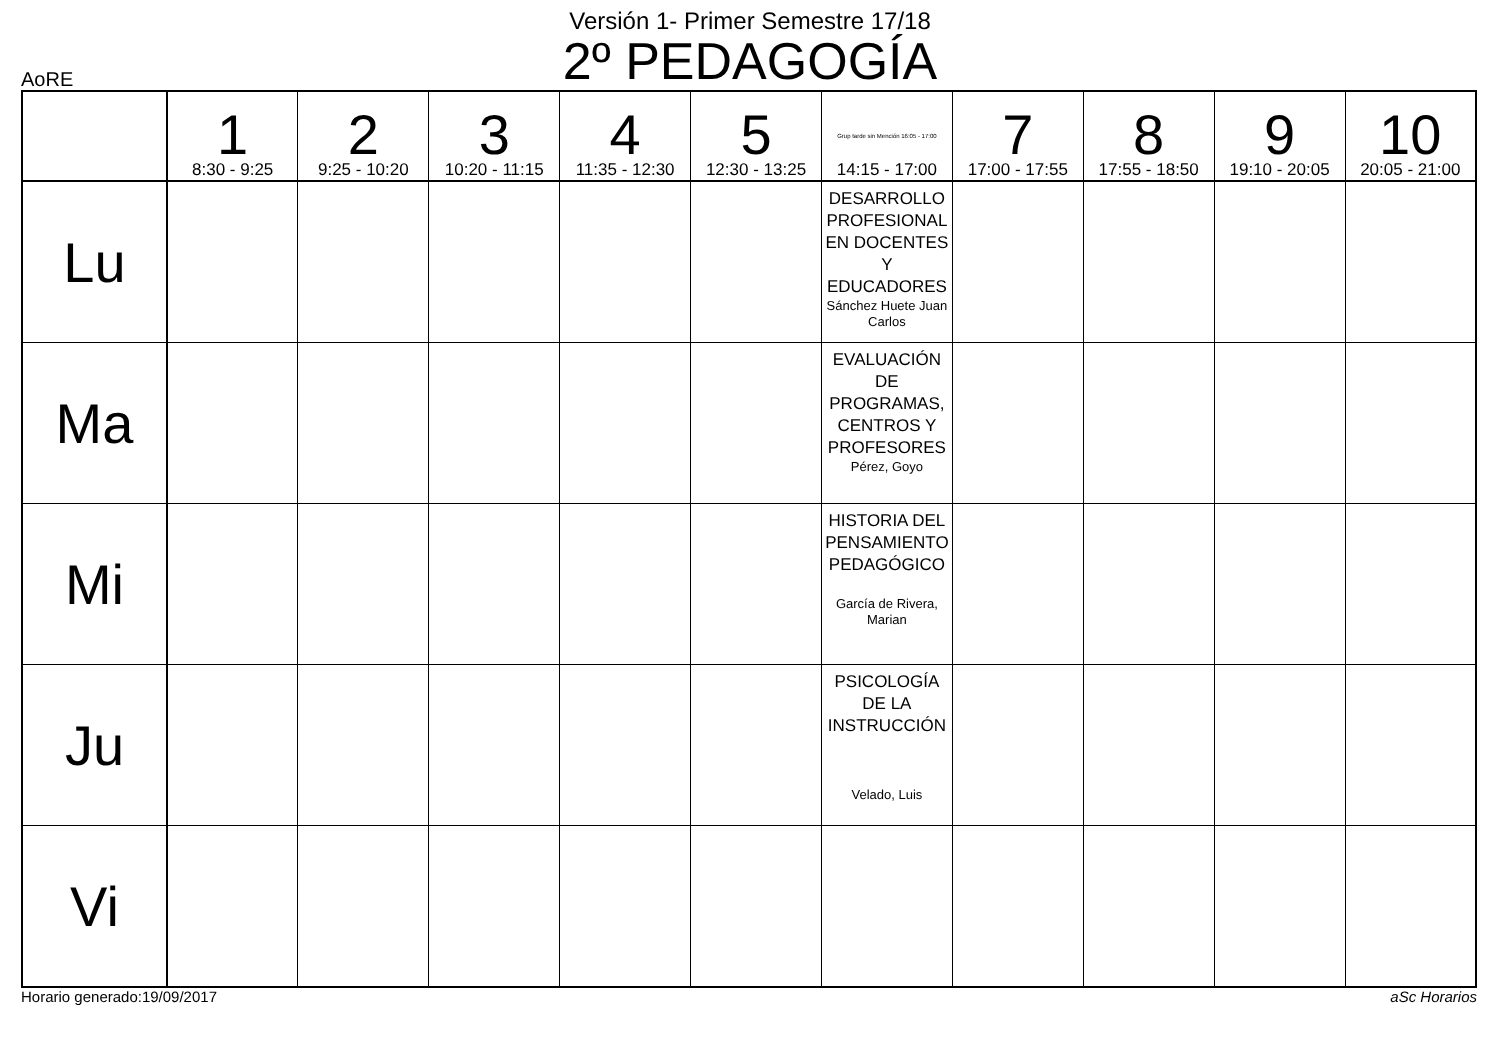Versión 1- Primer Semestre 17/18
2º PEDAGOGÍA
AoRE
| | 1 8:30 - 9:25 | 2 9:25 - 10:20 | 3 10:20 - 11:15 | 4 11:35 - 12:30 | 5 12:30 - 13:25 | Grup tarde sin Mención 16:05 - 17:00 14:15 - 17:00 | 7 17:00 - 17:55 | 8 17:55 - 18:50 | 9 19:10 - 20:05 | 10 20:05 - 21:00 |
| --- | --- | --- | --- | --- | --- | --- | --- | --- | --- | --- |
| Lu | | | | | | DESARROLLO PROFESIONAL EN DOCENTES Y EDUCADORES Sánchez Huete Juan Carlos | | | | |
| Ma | | | | | | EVALUACIÓN DE PROGRAMAS, CENTROS Y PROFESORES Pérez, Goyo | | | | |
| Mi | | | | | | HISTORIA DEL PENSAMIENTO PEDAGÓGICO García de Rivera, Marian | | | | |
| Ju | | | | | | PSICOLOGÍA DE LA INSTRUCCIÓN Velado, Luis | | | | |
| Vi | | | | | | | | | | |
Horario generado:19/09/2017 aSc Horarios